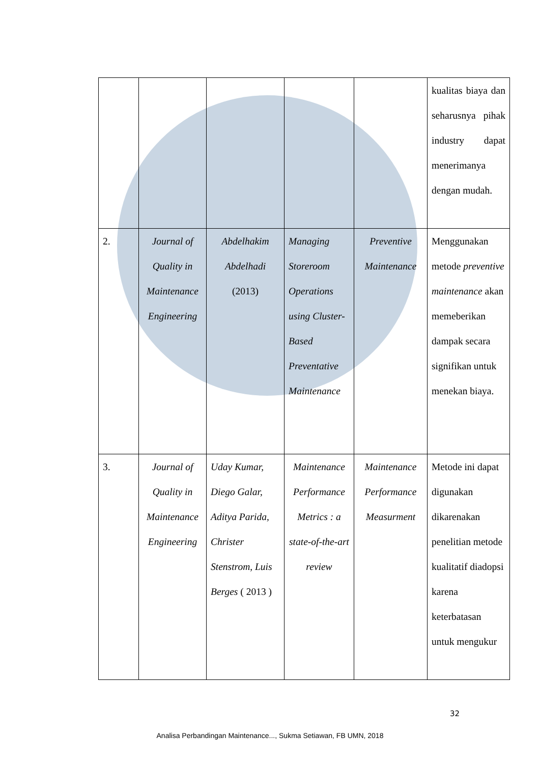| | | | | | kualitas biaya dan seharusnya pihak industry dapat menerimanya dengan mudah. |
| 2. | Journal of Quality in Maintenance Engineering | Abdelhakim Abdelhadi (2013) | Managing Storeroom Operations using Cluster-Based Preventative Maintenance | Preventive Maintenance | Menggunakan metode preventive maintenance akan memeberikan dampak secara signifikan untuk menekan biaya. |
| 3. | Journal of Quality in Maintenance Engineering | Uday Kumar, Diego Galar, Aditya Parida, Christer Stenstrom, Luis Berges ( 2013 ) | Maintenance Performance Metrics : a state-of-the-art review | Maintenance Performance Measurment | Metode ini dapat digunakan dikarenakan penelitian metode kualitatif diadopsi karena keterbatasan untuk mengukur |
32
Analisa Perbandingan Maintenance..., Sukma Setiawan, FB UMN, 2018